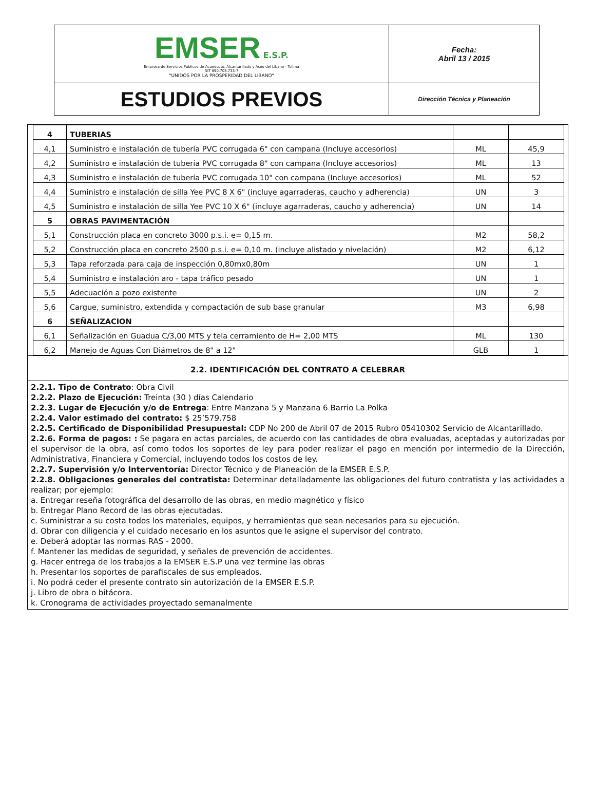| EMSER E.S.P. Empresa de Servicios Publicos de Acueducto, Alcantarillado y Aseo del Libano - Tolima NIT 890.703.733-7 "UNIDOS POR LA PROSPERIDAD DEL LIBANO" | Fecha: Abril 13 / 2015 |
| ESTUDIOS PREVIOS | Dirección Técnica y Planeación |
| 4 | TUBERIAS | | |
| 4,1 | Suministro e instalación de tubería PVC corrugada 6" con campana (Incluye accesorios) | ML | 45,9 |
| 4,2 | Suministro e instalación de tubería PVC corrugada 8" con campana (Incluye accesorios) | ML | 13 |
| 4,3 | Suministro e instalación de tubería PVC corrugada 10" con campana (Incluye accesorios) | ML | 52 |
| 4,4 | Suministro e instalación de silla Yee PVC 8 X 6" (incluye agarraderas, caucho y adherencia) | UN | 3 |
| 4,5 | Suministro e instalación de silla Yee PVC 10 X 6" (incluye agarraderas, caucho y adherencia) | UN | 14 |
| 5 | OBRAS PAVIMENTACIÓN | | |
| 5,1 | Construcción placa en concreto 3000 p.s.i. e= 0,15 m. | M2 | 58,2 |
| 5,2 | Construcción placa en concreto 2500 p.s.i. e= 0,10 m. (incluye alistado y nivelación) | M2 | 6,12 |
| 5,3 | Tapa reforzada para caja de inspección 0,80mx0,80m | UN | 1 |
| 5,4 | Suministro e instalación aro - tapa tráfico pesado | UN | 1 |
| 5,5 | Adecuación a pozo existente | UN | 2 |
| 5,6 | Cargue, suministro, extendida y compactación de sub base granular | M3 | 6,98 |
| 6 | SEÑALIZACION | | |
| 6,1 | Señalización en Guadua C/3,00 MTS y tela cerramiento de H= 2,00 MTS | ML | 130 |
| 6,2 | Manejo de Aguas Con Diámetros de 8" a 12" | GLB | 1 |
2.2. IDENTIFICACIÓN DEL CONTRATO A CELEBRAR
2.2.1. Tipo de Contrato: Obra Civil
2.2.2. Plazo de Ejecución: Treinta (30 ) días Calendario
2.2.3. Lugar de Ejecución y/o de Entrega: Entre Manzana 5 y Manzana 6 Barrio La Polka
2.2.4. Valor estimado del contrato: $ 25’579.758
2.2.5. Certificado de Disponibilidad Presupuestal: CDP No 200 de Abril 07 de 2015 Rubro 05410302 Servicio de Alcantarillado.
2.2.6. Forma de pagos: : Se pagara en actas parciales, de acuerdo con las cantidades de obra evaluadas, aceptadas y autorizadas por el supervisor de la obra, así como todos los soportes de ley para poder realizar el pago en mención por intermedio de la Dirección, Administrativa, Financiera y Comercial, incluyendo todos los costos de ley.
2.2.7. Supervisión y/o Interventoría: Director Técnico y de Planeación de la EMSER E.S.P.
2.2.8. Obligaciones generales del contratista: Determinar detalladamente las obligaciones del futuro contratista y las actividades a realizar; por ejemplo:
a. Entregar reseña fotográfica del desarrollo de las obras, en medio magnético y físico
b. Entregar Plano Record de las obras ejecutadas.
c. Suministrar a su costa todos los materiales, equipos, y herramientas que sean necesarios para su ejecución.
d. Obrar con diligencia y el cuidado necesario en los asuntos que le asigne el supervisor del contrato.
e. Deberá adoptar las normas RAS - 2000.
f. Mantener las medidas de seguridad, y señales de prevención de accidentes.
g. Hacer entrega de los trabajos a la EMSER E.S.P una vez termine las obras
h. Presentar los soportes de parafiscales de sus empleados.
i. No podrá ceder el presente contrato sin autorización de la EMSER E.S.P.
j. Libro de obra o bitácora.
k. Cronograma de actividades proyectado semanalmente